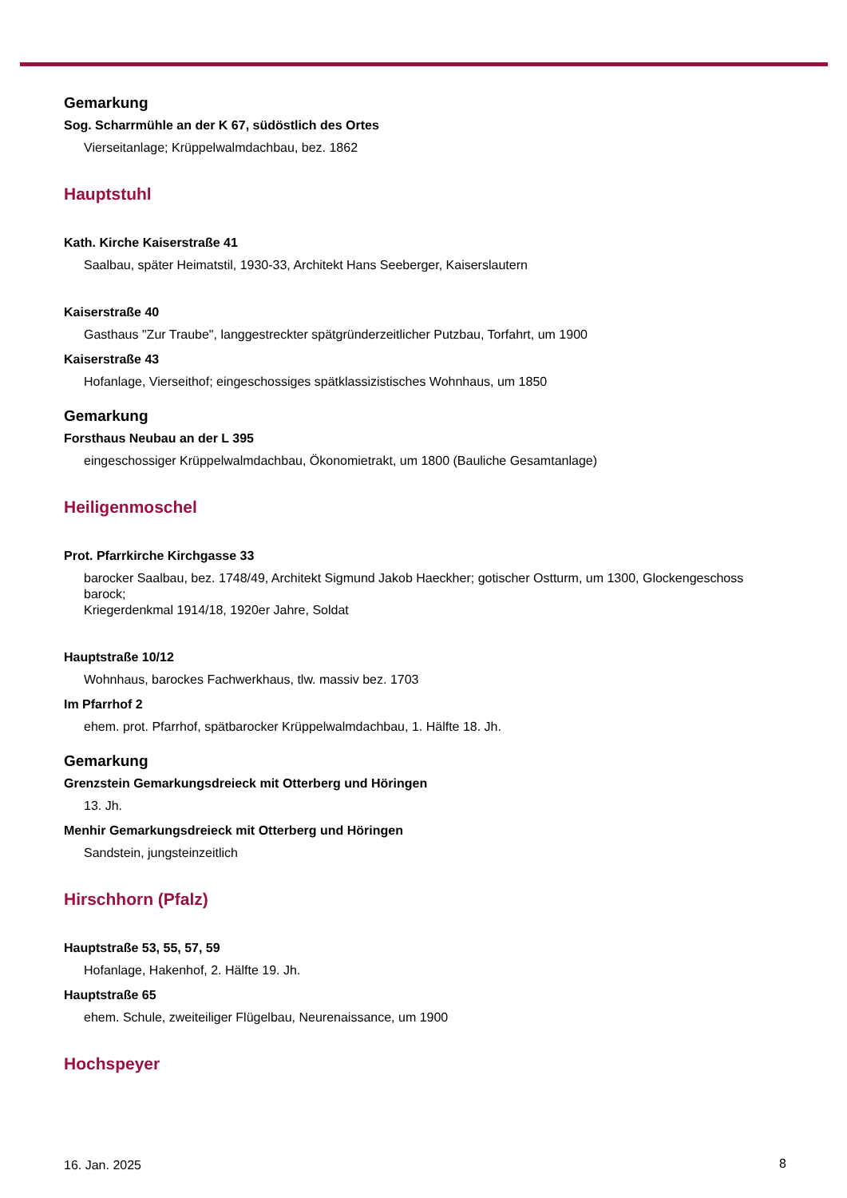Gemarkung
Sog. Scharrmühle an der K 67, südöstlich des Ortes
Vierseitanlage; Krüppelwalmdachbau, bez. 1862
Hauptstuhl
Kath. Kirche Kaiserstraße 41
Saalbau, später Heimatstil, 1930-33, Architekt Hans Seeberger, Kaiserslautern
Kaiserstraße 40
Gasthaus "Zur Traube", langgestreckter spätgründerzeitlicher Putzbau, Torfahrt, um 1900
Kaiserstraße 43
Hofanlage, Vierseithof; eingeschossiges spätklassizistisches Wohnhaus, um 1850
Gemarkung
Forsthaus Neubau an der L 395
eingeschossiger Krüppelwalmdachbau, Ökonomietrakt, um 1800 (Bauliche Gesamtanlage)
Heiligenmoschel
Prot. Pfarrkirche Kirchgasse 33
barocker Saalbau, bez. 1748/49, Architekt Sigmund Jakob Haeckher; gotischer Ostturm, um 1300, Glockengeschoss barock;
Kriegerdenkmal 1914/18, 1920er Jahre, Soldat
Hauptstraße 10/12
Wohnhaus, barockes Fachwerkhaus, tlw. massiv bez. 1703
Im Pfarrhof 2
ehem. prot. Pfarrhof, spätbarocker Krüppelwalmdachbau, 1. Hälfte 18. Jh.
Gemarkung
Grenzstein Gemarkungsdreieck mit Otterberg und Höringen
13. Jh.
Menhir Gemarkungsdreieck mit Otterberg und Höringen
Sandstein, jungsteinzeitlich
Hirschhorn (Pfalz)
Hauptstraße 53, 55, 57, 59
Hofanlage, Hakenhof, 2. Hälfte 19. Jh.
Hauptstraße 65
ehem. Schule, zweiteiliger Flügelbau, Neurenaissance, um 1900
Hochspeyer
16. Jan. 2025 8